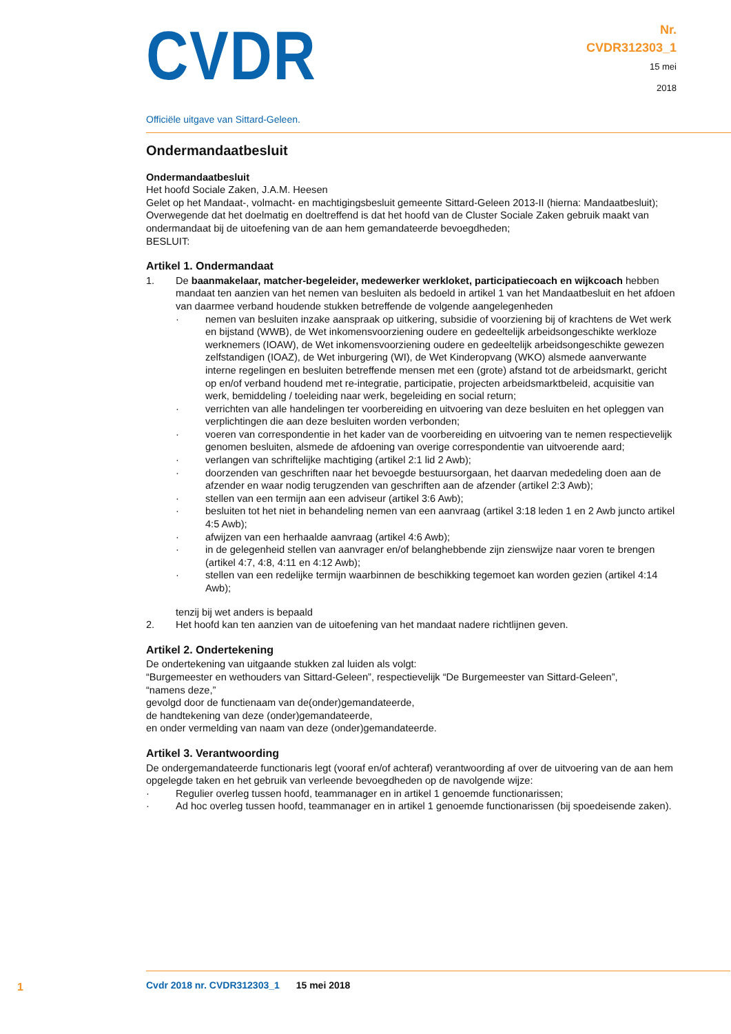CVDR
Officiële uitgave van Sittard-Geleen.
Nr.
CVDR312303_1
15 mei
2018
Ondermandaatbesluit
Ondermandaatbesluit
Het hoofd Sociale Zaken, J.A.M. Heesen
Gelet op het Mandaat-, volmacht- en machtigingsbesluit gemeente Sittard-Geleen 2013-II (hierna: Mandaatbesluit);
Overwegende dat het doelmatig en doeltreffend is dat het hoofd van de Cluster Sociale Zaken gebruik maakt van ondermandaat bij de uitoefening van de aan hem gemandateerde bevoegdheden;
BESLUIT:
Artikel 1. Ondermandaat
1. De baanmakelaar, matcher-begeleider, medewerker werkloket, participatiecoach en wijkcoach hebben mandaat ten aanzien van het nemen van besluiten als bedoeld in artikel 1 van het Mandaatbesluit en het afdoen van daarmee verband houdende stukken betreffende de volgende aangelegenheden
· nemen van besluiten inzake aanspraak op uitkering, subsidie of voorziening bij of krachtens de Wet werk en bijstand (WWB), de Wet inkomensvoorziening oudere en gedeeltelijk arbeidsongeschikte werkloze werknemers (IOAW), de Wet inkomensvoorziening oudere en gedeeltelijk arbeidsongeschikte gewezen zelfstandigen (IOAZ), de Wet inburgering (WI), de Wet Kinderopvang (WKO) alsmede aanverwante interne regelingen en besluiten betreffende mensen met een (grote) afstand tot de arbeidsmarkt, gericht op en/of verband houdend met re-integratie, participatie, projecten arbeidsmarktbeleid, acquisitie van werk, bemiddeling / toeleiding naar werk, begeleiding en social return;
· verrichten van alle handelingen ter voorbereiding en uitvoering van deze besluiten en het opleggen van verplichtingen die aan deze besluiten worden verbonden;
· voeren van correspondentie in het kader van de voorbereiding en uitvoering van te nemen respectievelijk genomen besluiten, alsmede de afdoening van overige correspondentie van uitvoerende aard;
· verlangen van schriftelijke machtiging (artikel 2:1 lid 2 Awb);
· doorzenden van geschriften naar het bevoegde bestuursorgaan, het daarvan mededeling doen aan de afzender en waar nodig terugzenden van geschriften aan de afzender (artikel 2:3 Awb);
· stellen van een termijn aan een adviseur (artikel 3:6 Awb);
· besluiten tot het niet in behandeling nemen van een aanvraag (artikel 3:18 leden 1 en 2 Awb juncto artikel 4:5 Awb);
· afwijzen van een herhaalde aanvraag (artikel 4:6 Awb);
· in de gelegenheid stellen van aanvrager en/of belanghebbende zijn zienswijze naar voren te brengen (artikel 4:7, 4:8, 4:11 en 4:12 Awb);
· stellen van een redelijke termijn waarbinnen de beschikking tegemoet kan worden gezien (artikel 4:14 Awb);
tenzij bij wet anders is bepaald
2. Het hoofd kan ten aanzien van de uitoefening van het mandaat nadere richtlijnen geven.
Artikel 2. Ondertekening
De ondertekening van uitgaande stukken zal luiden als volgt:
“Burgemeester en wethouders van Sittard-Geleen”, respectievelijk “De Burgemeester van Sittard-Geleen”,
“namens deze,”
gevolgd door de functienaam van de(onder)gemandateerde,
de handtekening van deze (onder)gemandateerde,
en onder vermelding van naam van deze (onder)gemandateerde.
Artikel 3. Verantwoording
De ondergemandateerde functionaris legt (vooraf en/of achteraf) verantwoording af over de uitvoering van de aan hem opgelegde taken en het gebruik van verleende bevoegdheden op de navolgende wijze:
· Regulier overleg tussen hoofd, teammanager en in artikel 1 genoemde functionarissen;
· Ad hoc overleg tussen hoofd, teammanager en in artikel 1 genoemde functionarissen (bij spoedeisende zaken).
1
Cvdr 2018 nr. CVDR312303_1 15 mei 2018